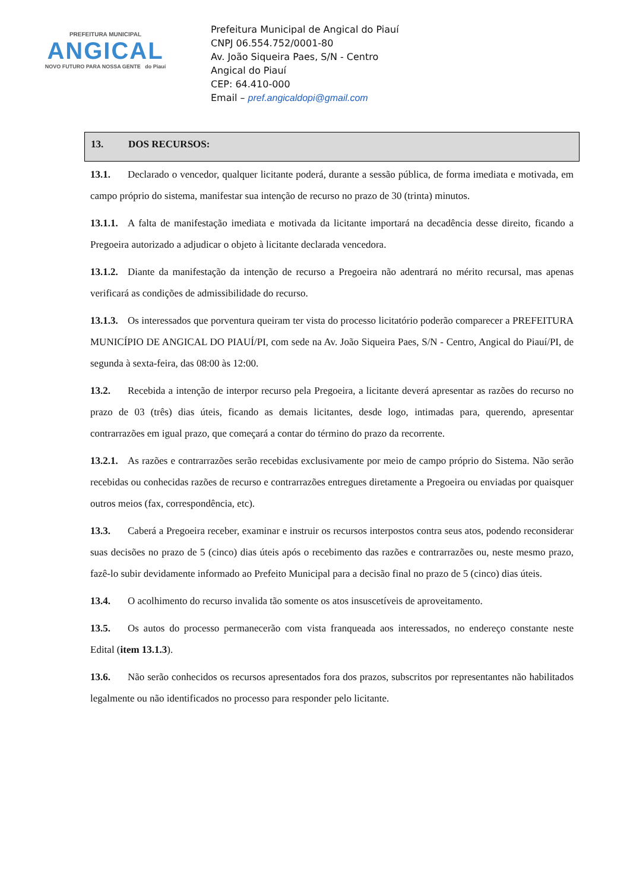PREFEITURA MUNICIPAL
ANGICAL
NOVO FUTURO PARA NOSSA GENTE do Piauí
Prefeitura Municipal de Angical do Piauí
CNPJ 06.554.752/0001-80
Av. João Siqueira Paes, S/N - Centro
Angical do Piauí
CEP: 64.410-000
Email – pref.angicaldopi@gmail.com
13. DOS RECURSOS:
13.1. Declarado o vencedor, qualquer licitante poderá, durante a sessão pública, de forma imediata e motivada, em campo próprio do sistema, manifestar sua intenção de recurso no prazo de 30 (trinta) minutos.
13.1.1. A falta de manifestação imediata e motivada da licitante importará na decadência desse direito, ficando a Pregoeira autorizado a adjudicar o objeto à licitante declarada vencedora.
13.1.2. Diante da manifestação da intenção de recurso a Pregoeira não adentrará no mérito recursal, mas apenas verificará as condições de admissibilidade do recurso.
13.1.3. Os interessados que porventura queiram ter vista do processo licitatório poderão comparecer a PREFEITURA MUNICÍPIO DE ANGICAL DO PIAUÍ/PI, com sede na Av. João Siqueira Paes, S/N - Centro, Angical do Piauí/PI, de segunda à sexta-feira, das 08:00 às 12:00.
13.2. Recebida a intenção de interpor recurso pela Pregoeira, a licitante deverá apresentar as razões do recurso no prazo de 03 (três) dias úteis, ficando as demais licitantes, desde logo, intimadas para, querendo, apresentar contrarrazões em igual prazo, que começará a contar do término do prazo da recorrente.
13.2.1. As razões e contrarrazões serão recebidas exclusivamente por meio de campo próprio do Sistema. Não serão recebidas ou conhecidas razões de recurso e contrarrazões entregues diretamente a Pregoeira ou enviadas por quaisquer outros meios (fax, correspondência, etc).
13.3. Caberá a Pregoeira receber, examinar e instruir os recursos interpostos contra seus atos, podendo reconsiderar suas decisões no prazo de 5 (cinco) dias úteis após o recebimento das razões e contrarrazões ou, neste mesmo prazo, fazê-lo subir devidamente informado ao Prefeito Municipal para a decisão final no prazo de 5 (cinco) dias úteis.
13.4. O acolhimento do recurso invalida tão somente os atos insuscetíveis de aproveitamento.
13.5. Os autos do processo permanecerão com vista franqueada aos interessados, no endereço constante neste Edital (item 13.1.3).
13.6. Não serão conhecidos os recursos apresentados fora dos prazos, subscritos por representantes não habilitados legalmente ou não identificados no processo para responder pelo licitante.